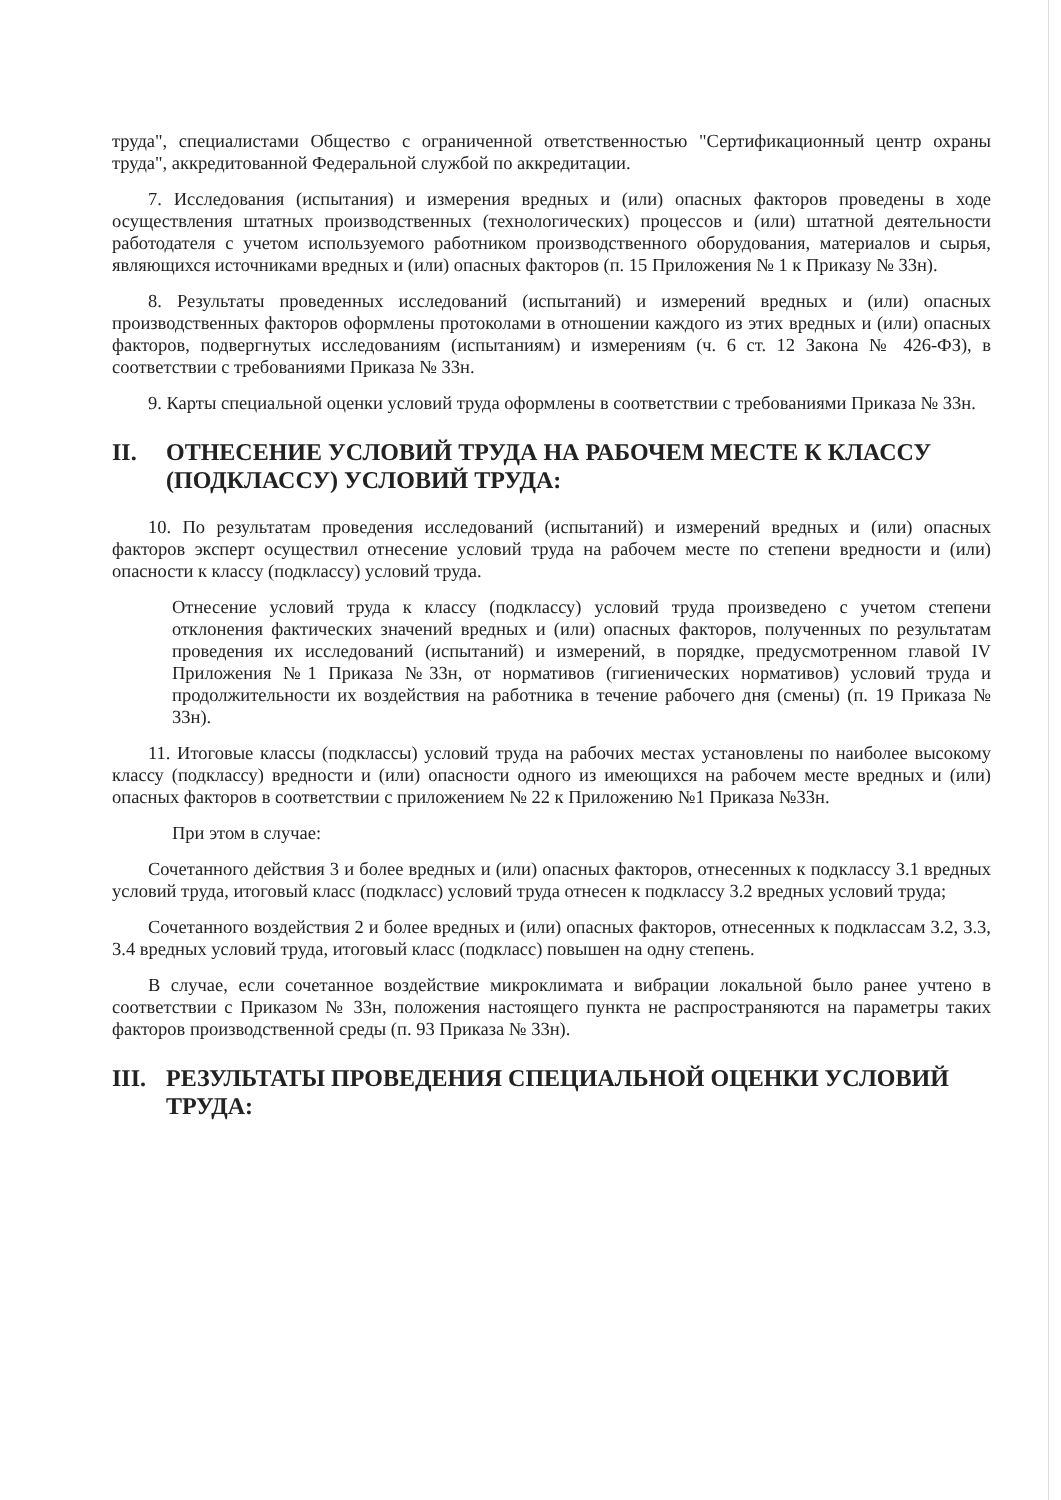труда", специалистами Общество с ограниченной ответственностью "Сертификационный центр охраны труда", аккредитованной Федеральной службой по аккредитации.
7. Исследования (испытания) и измерения вредных и (или) опасных факторов проведены в ходе осуществления штатных производственных (технологических) процессов и (или) штатной деятельности работодателя с учетом используемого работником производственного оборудования, материалов и сырья, являющихся источниками вредных и (или) опасных факторов (п. 15 Приложения № 1 к Приказу № 33н).
8. Результаты проведенных исследований (испытаний) и измерений вредных и (или) опасных производственных факторов оформлены протоколами в отношении каждого из этих вредных и (или) опасных факторов, подвергнутых исследованиям (испытаниям) и измерениям (ч. 6 ст. 12 Закона № 426-ФЗ), в соответствии с требованиями Приказа № 33н.
9. Карты специальной оценки условий труда оформлены в соответствии с требованиями Приказа № 33н.
II. ОТНЕСЕНИЕ УСЛОВИЙ ТРУДА НА РАБОЧЕМ МЕСТЕ К КЛАССУ (ПОДКЛАССУ) УСЛОВИЙ ТРУДА:
10. По результатам проведения исследований (испытаний) и измерений вредных и (или) опасных факторов эксперт осуществил отнесение условий труда на рабочем месте по степени вредности и (или) опасности к классу (подклассу) условий труда.
Отнесение условий труда к классу (подклассу) условий труда произведено с учетом степени отклонения фактических значений вредных и (или) опасных факторов, полученных по результатам проведения их исследований (испытаний) и измерений, в порядке, предусмотренном главой IV Приложения №1 Приказа №33н, от нормативов (гигиенических нормативов) условий труда и продолжительности их воздействия на работника в течение рабочего дня (смены) (п. 19 Приказа № 33н).
11. Итоговые классы (подклассы) условий труда на рабочих местах установлены по наиболее высокому классу (подклассу) вредности и (или) опасности одного из имеющихся на рабочем месте вредных и (или) опасных факторов в соответствии с приложением № 22 к Приложению №1 Приказа №33н.
При этом в случае:
Сочетанного действия 3 и более вредных и (или) опасных факторов, отнесенных к подклассу 3.1 вредных условий труда, итоговый класс (подкласс) условий труда отнесен к подклассу 3.2 вредных условий труда;
Сочетанного воздействия 2 и более вредных и (или) опасных факторов, отнесенных к подклассам 3.2, 3.3, 3.4 вредных условий труда, итоговый класс (подкласс) повышен на одну степень.
В случае, если сочетанное воздействие микроклимата и вибрации локальной было ранее учтено в соответствии с Приказом № 33н, положения настоящего пункта не распространяются на параметры таких факторов производственной среды (п. 93 Приказа № 33н).
III. РЕЗУЛЬТАТЫ ПРОВЕДЕНИЯ СПЕЦИАЛЬНОЙ ОЦЕНКИ УСЛОВИЙ ТРУДА: